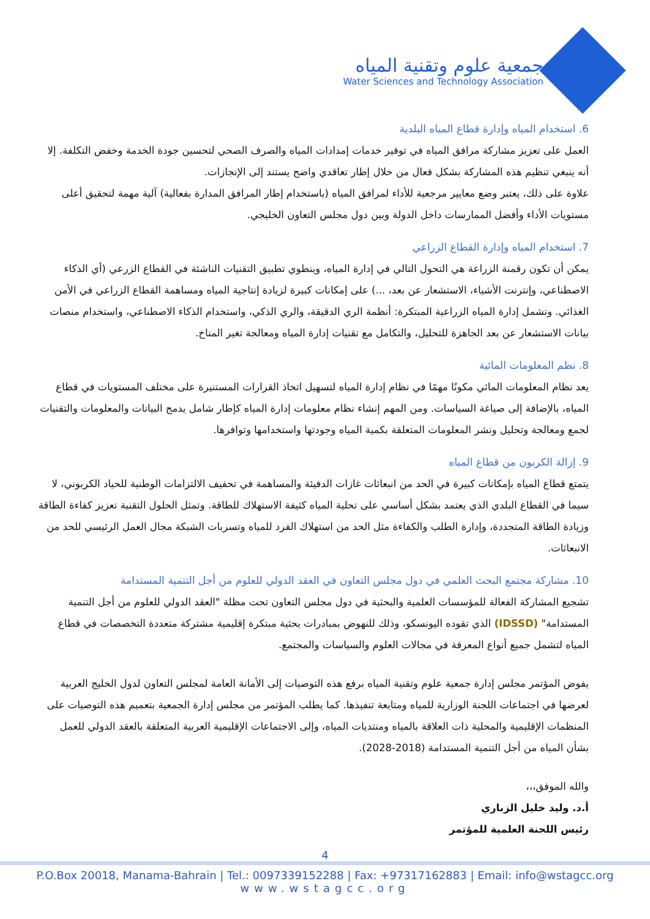جمعية علوم وتقنية المياه
Water Sciences and Technology Association
6. استخدام المياه وإدارة قطاع المياه البلدية
العمل على تعزيز مشاركة مرافق المياه في توفير خدمات إمدادات المياه والصرف الصحي لتحسين جودة الخدمة وخفض التكلفة. إلا أنه ينبغي تنظيم هذه المشاركة بشكل فعال من خلال إطار تعاقدي واضح يستند إلى الإنجازات.
علاوة على ذلك، يعتبر وضع معايير مرجعية للأداء لمرافق المياه (باستخدام إطار المرافق المدارة بفعالية) آلية مهمة لتحقيق أعلى مستويات الأداء وأفضل الممارسات داخل الدولة وبين دول مجلس التعاون الخليجي.
7. استخدام المياه وإدارة القطاع الزراعي
يمكن أن تكون رقمنة الزراعة هي التحول التالي في إدارة المياه، وينطوي تطبيق التقنيات الناشئة في القطاع الزرعي (أي الذكاء الاصطناعي، وإنترنت الأشياء، الاستشعار عن بعد، ...) على إمكانات كبيرة لزيادة إنتاجية المياه ومساهمة القطاع الزراعي في الأمن الغذائي. وتشمل إدارة المياه الزراعية المبتكرة: أنظمة الري الدقيقة، والري الذكي، واستخدام الذكاء الاصطناعي، واستخدام منصات بيانات الاستشعار عن بعد الجاهزة للتحليل، والتكامل مع تقنيات إدارة المياه ومعالجة تغير المناخ.
8. نظم المعلومات المائية
يعد نظام المعلومات المائي مكونًا مهمًا في نظام إدارة المياه لتسهيل اتخاذ القرارات المستنيرة على مختلف المستويات في قطاع المياه، بالإضافة إلى صياغة السياسات. ومن المهم إنشاء نظام معلومات إدارة المياه كإطار شامل يدمج البيانات والمعلومات والتقنيات لجمع ومعالجة وتحليل ونشر المعلومات المتعلقة بكمية المياه وجودتها واستخدامها وتوافرها.
9. إزالة الكربون من قطاع المياه
يتمتع قطاع المياه بإمكانات كبيرة في الحد من انبعاثات غازات الدفيئة والمساهمة في تحفيف الالتزامات الوطنية للحياد الكربوني، لا سيما في القطاع البلدي الذي يعتمد بشكل أساسي على تحلية المياه كثيفة الاستهلاك للطاقة. وتمثل الحلول التقنية تعزيز كفاءة الطاقة وزيادة الطاقة المتجددة، وإدارة الطلب والكفاءة مثل الحد من استهلاك الفرد للمياه وتسربات الشبكة مجال العمل الرئيسي للحد من الانبعاثات.
10. مشاركة مجتمع البحث العلمي في دول مجلس التعاون في العقد الدولي للعلوم من أجل التنمية المستدامة
تشجيع المشاركة الفعالة للمؤسسات العلمية والبحثية في دول مجلس التعاون تحت مظلة "العقد الدولي للعلوم من أجل التنمية المستدامة" (IDSSD) الذي تقوده اليونسكو، وذلك للنهوض بمبادرات بحثية مبتكرة إقليمية مشتركة متعددة التخصصات في قطاع المياه لتشمل جميع أنواع المعرفة في مجالات العلوم والسياسات والمجتمع.
يفوض المؤتمر مجلس إدارة جمعية علوم وتقنية المياه برفع هذه التوصيات إلى الأمانة العامة لمجلس التعاون لدول الخليج العربية لعرضها في اجتماعات اللجنة الوزارية للمياه ومتابعة تنفيذها. كما يطلب المؤتمر من مجلس إدارة الجمعية بتعميم هذه التوصيات على المنظمات الإقليمية والمحلية ذات العلاقة بالمياه ومنتديات المياه، وإلى الاجتماعات الإقليمية العربية المتعلقة بالعقد الدولي للعمل بشأن المياه من أجل التنمية المستدامة (2018-2028).
والله الموفق،،،
أ.د. وليد خليل الزباري
رئيس اللجنة العلمية للمؤتمر
4
P.O.Box 20018, Manama-Bahrain | Tel.: 0097339152288 | Fax: +97317162883 | Email: info@wstagcc.org
www.wstagcc.org